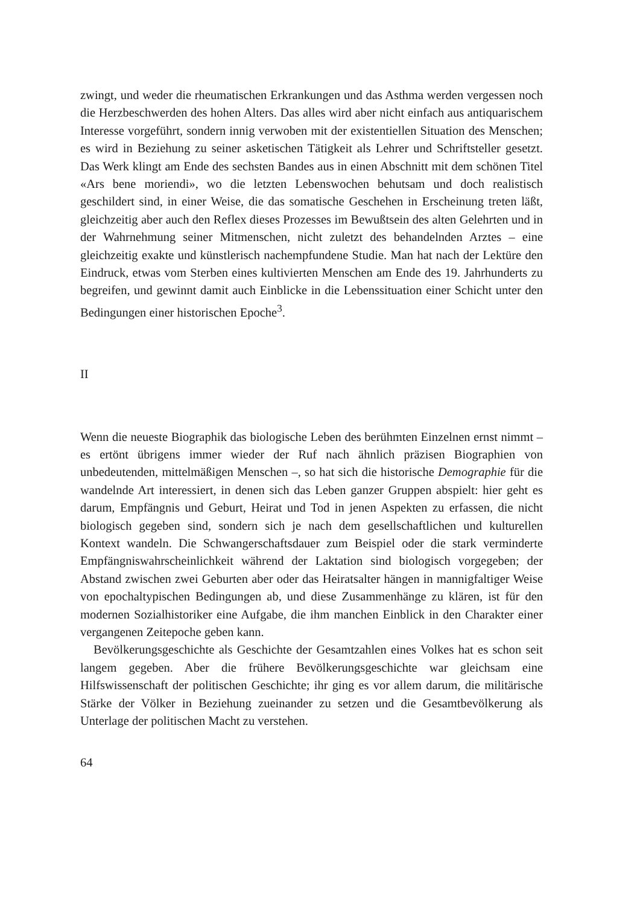zwingt, und weder die rheumatischen Erkrankungen und das Asthma werden vergessen noch die Herzbeschwerden des hohen Alters. Das alles wird aber nicht einfach aus antiquarischem Interesse vorgeführt, sondern innig verwoben mit der existentiellen Situation des Menschen; es wird in Beziehung zu seiner asketischen Tätigkeit als Lehrer und Schriftsteller gesetzt. Das Werk klingt am Ende des sechsten Bandes aus in einen Abschnitt mit dem schönen Titel «Ars bene moriendi», wo die letzten Lebenswochen behutsam und doch realistisch geschildert sind, in einer Weise, die das somatische Geschehen in Erscheinung treten läßt, gleichzeitig aber auch den Reflex dieses Prozesses im Bewußtsein des alten Gelehrten und in der Wahrnehmung seiner Mitmenschen, nicht zuletzt des behandelnden Arztes – eine gleichzeitig exakte und künstlerisch nachempfundene Studie. Man hat nach der Lektüre den Eindruck, etwas vom Sterben eines kultivierten Menschen am Ende des 19. Jahrhunderts zu begreifen, und gewinnt damit auch Einblicke in die Lebenssituation einer Schicht unter den Bedingungen einer historischen Epoche<sup>3</sup>.
II
Wenn die neueste Biographik das biologische Leben des berühmten Einzelnen ernst nimmt – es ertönt übrigens immer wieder der Ruf nach ähnlich präzisen Biographien von unbedeutenden, mittelmäßigen Menschen –, so hat sich die historische Demographie für die wandelnde Art interessiert, in denen sich das Leben ganzer Gruppen abspielt: hier geht es darum, Empfängnis und Geburt, Heirat und Tod in jenen Aspekten zu erfassen, die nicht biologisch gegeben sind, sondern sich je nach dem gesellschaftlichen und kulturellen Kontext wandeln. Die Schwangerschaftsdauer zum Beispiel oder die stark verminderte Empfängniswahrscheinlichkeit während der Laktation sind biologisch vorgegeben; der Abstand zwischen zwei Geburten aber oder das Heiratsalter hängen in mannigfaltiger Weise von epochaltypischen Bedingungen ab, und diese Zusammenhänge zu klären, ist für den modernen Sozialhistoriker eine Aufgabe, die ihm manchen Einblick in den Charakter einer vergangenen Zeitepoche geben kann.
Bevölkerungsgeschichte als Geschichte der Gesamtzahlen eines Volkes hat es schon seit langem gegeben. Aber die frühere Bevölkerungsgeschichte war gleichsam eine Hilfswissenschaft der politischen Geschichte; ihr ging es vor allem darum, die militärische Stärke der Völker in Beziehung zueinander zu setzen und die Gesamtbevölkerung als Unterlage der politischen Macht zu verstehen.
64